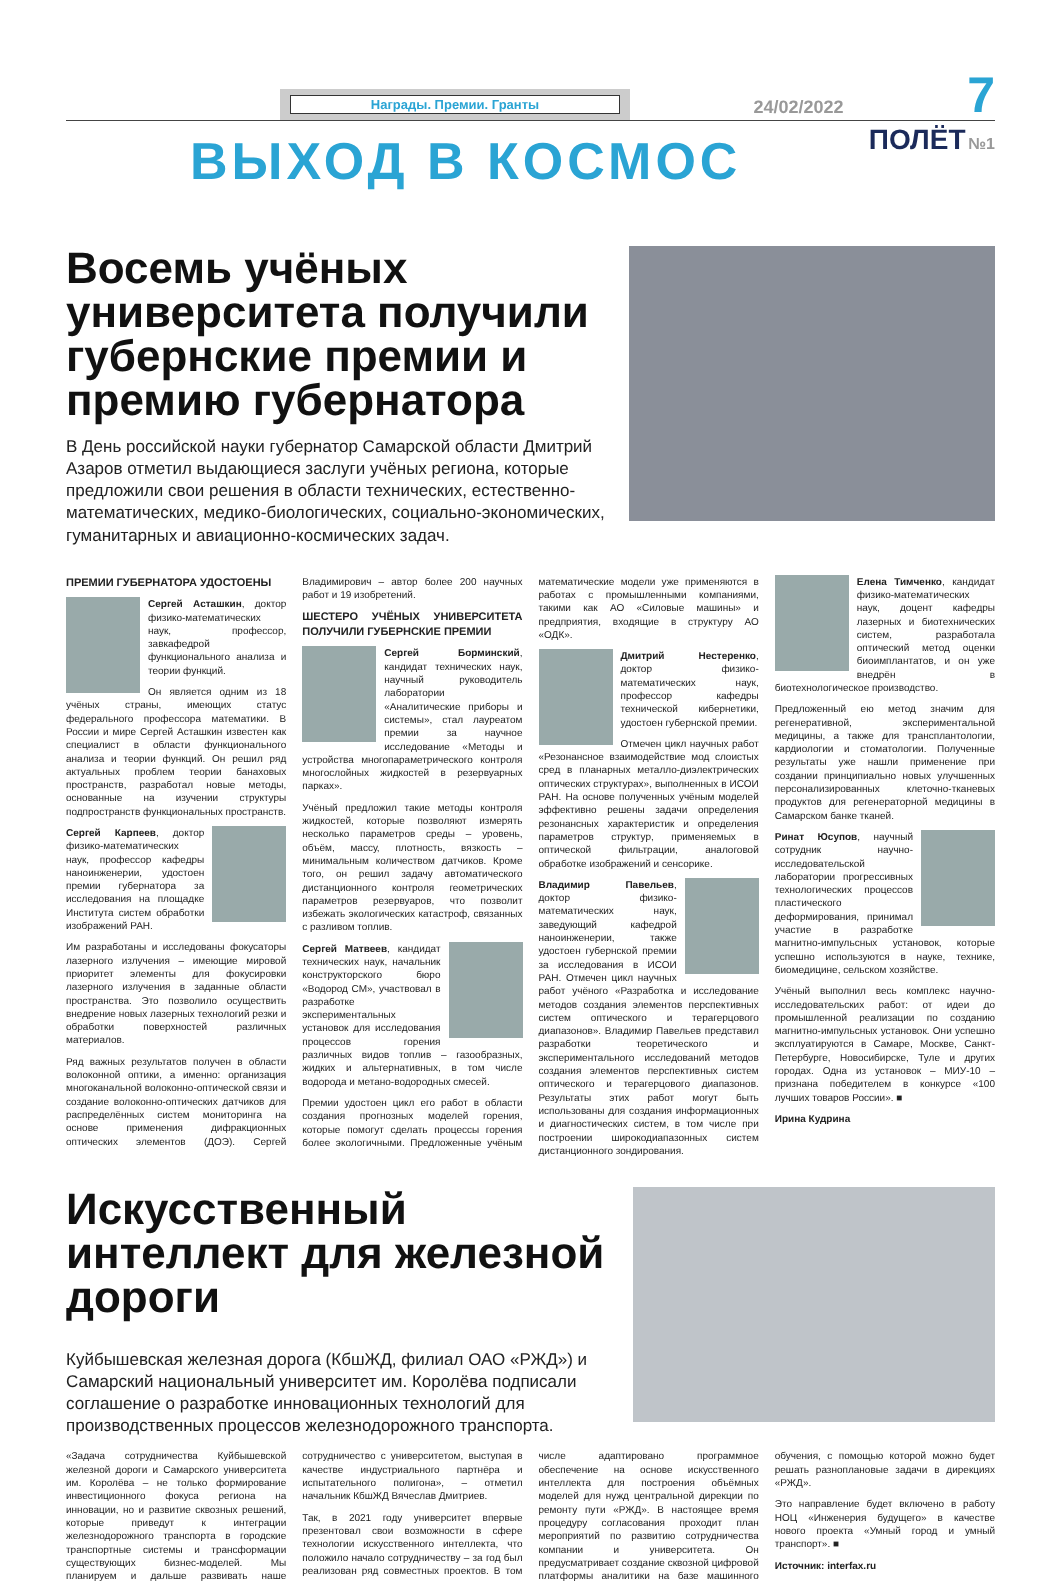Награды. Премии. Гранты
24/02/2022
7
ВЫХОД В КОСМОС
ПОЛЁТ №1
Восемь учёных университета получили губернские премии и премию губернатора
В День российской науки губернатор Самарской области Дмитрий Азаров отметил выдающиеся заслуги учёных региона, которые предложили свои решения в области технических, естественно-математических, медико-биологических, социально-экономических, гуманитарных и авиационно-космических задач.
ПРЕМИИ ГУБЕРНАТОРА УДОСТОЕНЫ
Сергей Асташкин, доктор физико-математических наук, профессор, завкафедрой функционального анализа и теории функций.
Он является одним из 18 учёных страны, имеющих статус федерального профессора математики. В России и мире Сергей Асташкин известен как специалист в области функционального анализа и теории функций. Он решил ряд актуальных проблем теории банаховых пространств, разработал новые методы, основанные на изучении структуры подпространств функциональных пространств.
Сергей Карпеев, доктор физико-математических наук, профессор кафедры наноинженерии, удостоен премии губернатора за исследования на площадке Института систем обработки изображений РАН.
Им разработаны и исследованы фокусаторы лазерного излучения – имеющие мировой приоритет элементы для фокусировки лазерного излучения в заданные области пространства. Это позволило осуществить внедрение новых лазерных технологий резки и обработки поверхностей различных материалов.
Ряд важных результатов получен в области волоконной оптики, а именно: организация многоканальной волоконно-оптической связи и создание волоконно-оптических датчиков для распределённых систем мониторинга на основе применения дифракционных оптических элементов (ДОЭ). Сергей Владимирович – автор более 200 научных работ и 19 изобретений.
ШЕСТЕРО УЧЁНЫХ УНИВЕРСИТЕТА ПОЛУЧИЛИ ГУБЕРНСКИЕ ПРЕМИИ
Сергей Борминский, кандидат технических наук, научный руководитель лаборатории «Аналитические приборы и системы», стал лауреатом премии за научное исследование «Методы и устройства многопараметрического контроля многослойных жидкостей в резервуарных парках».
Учёный предложил такие методы контроля жидкостей, которые позволяют измерять несколько параметров среды – уровень, объём, массу, плотность, вязкость – минимальным количеством датчиков. Кроме того, он решил задачу автоматического дистанционного контроля геометрических параметров резервуаров, что позволит избежать экологических катастроф, связанных с разливом топлив.
Сергей Матвеев, кандидат технических наук, начальник конструкторского бюро «Водород СМ», участвовал в разработке экспериментальных установок для исследования процессов горения различных видов топлив – газообразных, жидких и альтернативных, в том числе водорода и метано-водородных смесей.
Премии удостоен цикл его работ в области создания прогнозных моделей горения, которые помогут сделать процессы горения более экологичными. Предложенные учёным математические модели уже применяются в работах с промышленными компаниями, такими как АО «Силовые машины» и предприятия, входящие в структуру АО «ОДК».
Дмитрий Нестеренко, доктор физико-математических наук, профессор кафедры технической кибернетики, удостоен губернской премии.
Отмечен цикл научных работ «Резонансное взаимодействие мод слоистых сред в планарных металло-диэлектрических оптических структурах», выполненных в ИСОИ РАН. На основе полученных учёным моделей эффективно решены задачи определения резонансных характеристик и определения параметров структур, применяемых в оптической фильтрации, аналоговой обработке изображений и сенсорике.
Владимир Павельев, доктор физико-математических наук, заведующий кафедрой наноинженерии, также удостоен губернской премии за исследования в ИСОИ РАН. Отмечен цикл научных работ учёного «Разработка и исследование методов создания элементов перспективных систем оптического и терагерцового диапазонов». Владимир Павельев представил разработки теоретического и экспериментального исследований методов создания элементов перспективных систем оптического и терагерцового диапазонов. Результаты этих работ могут быть использованы для создания информационных и диагностических систем, в том числе при построении широкодиапазонных систем дистанционного зондирования.
Елена Тимченко, кандидат физико-математических наук, доцент кафедры лазерных и биотехнических систем, разработала оптический метод оценки биоимплантатов, и он уже внедрён в биотехнологическое производство.
Предложенный ею метод значим для регенеративной, экспериментальной медицины, а также для трансплантологии, кардиологии и стоматологии. Полученные результаты уже нашли применение при создании принципиально новых улучшенных персонализированных клеточно-тканевых продуктов для регенераторной медицины в Самарском банке тканей.
Ринат Юсупов, научный сотрудник научно-исследовательской лаборатории прогрессивных технологических процессов пластического деформирования, принимал участие в разработке магнитно-импульсных установок, которые успешно используются в науке, технике, биомедицине, сельском хозяйстве.
Учёный выполнил весь комплекс научно-исследовательских работ: от идеи до промышленной реализации по созданию магнитно-импульсных установок. Они успешно эксплуатируются в Самаре, Москве, Санкт-Петербурге, Новосибирске, Туле и других городах. Одна из установок – МИУ-10 – признана победителем в конкурсе «100 лучших товаров России». ■
Ирина Кудрина
Искусственный интеллект для железной дороги
Куйбышевская железная дорога (КбшЖД, филиал ОАО «РЖД») и Самарский национальный университет им. Королёва подписали соглашение о разработке инновационных технологий для производственных процессов железнодорожного транспорта.
«Задача сотрудничества Куйбышевской железной дороги и Самарского университета им. Королёва – не только формирование инвестиционного фокуса региона на инновации, но и развитие сквозных решений, которые приведут к интеграции железнодорожного транспорта в городские транспортные системы и трансформации существующих бизнес-моделей. Мы планируем и дальше развивать наше сотрудничество с университетом, выступая в качестве индустриального партнёра и испытательного полигона», – отметил начальник КбшЖД Вячеслав Дмитриев.
Так, в 2021 году университет впервые презентовал свои возможности в сфере технологии искусственного интеллекта, что положило начало сотрудничеству – за год был реализован ряд совместных проектов. В том числе адаптировано программное обеспечение на основе искусственного интеллекта для построения объёмных моделей для нужд центральной дирекции по ремонту пути «РЖД». В настоящее время процедуру согласования проходит план мероприятий по развитию сотрудничества компании и университета. Он предусматривает создание сквозной цифровой платформы аналитики на базе машинного обучения, с помощью которой можно будет решать разноплановые задачи в дирекциях «РЖД».
Это направление будет включено в работу НОЦ «Инженерия будущего» в качестве нового проекта «Умный город и умный транспорт». ■
Источник: interfax.ru